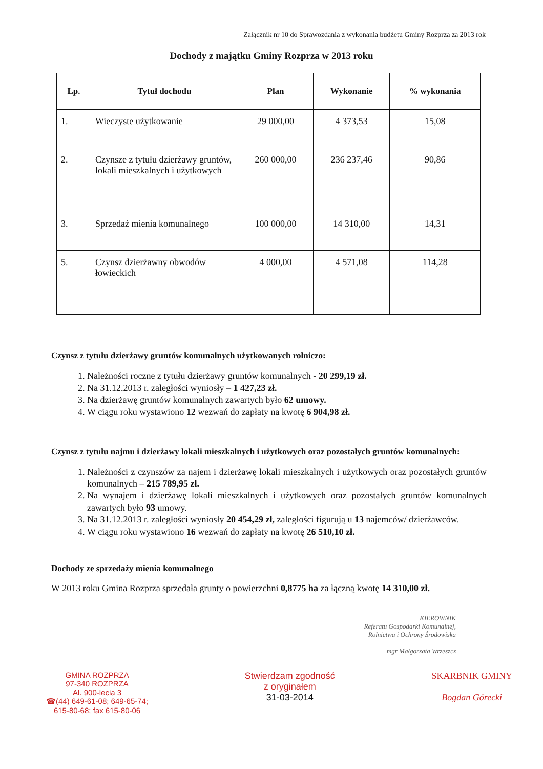Załącznik nr 10 do Sprawozdania z wykonania budżetu Gminy Rozprza za 2013 rok
Dochody z majątku Gminy Rozprza w 2013 roku
| Lp. | Tytuł dochodu | Plan | Wykonanie | % wykonania |
| --- | --- | --- | --- | --- |
| 1. | Wieczyste użytkowanie | 29 000,00 | 4 373,53 | 15,08 |
| 2. | Czynsze z tytułu dzierżawy gruntów, lokali mieszkalnych i użytkowych | 260 000,00 | 236 237,46 | 90,86 |
| 3. | Sprzedaż mienia komunalnego | 100 000,00 | 14 310,00 | 14,31 |
| 5. | Czynsz dzierżawny obwodów łowieckich | 4 000,00 | 4 571,08 | 114,28 |
Czynsz z tytułu dzierżawy gruntów komunalnych użytkowanych rolniczo:
1. Należności roczne z tytułu dzierżawy gruntów komunalnych - 20 299,19 zł.
2. Na 31.12.2013 r. zaległości wyniosły – 1 427,23 zł.
3. Na dzierżawę gruntów komunalnych zawartych było 62 umowy.
4. W ciągu roku wystawiono 12 wezwań do zapłaty na kwotę 6 904,98 zł.
Czynsz z tytułu najmu i dzierżawy lokali mieszkalnych i użytkowych oraz pozostałych gruntów komunalnych:
1. Należności z czynszów za najem i dzierżawę lokali mieszkalnych i użytkowych oraz pozostałych gruntów komunalnych – 215 789,95 zł.
2. Na wynajem i dzierżawę lokali mieszkalnych i użytkowych oraz pozostałych gruntów komunalnych zawartych było 93 umowy.
3. Na 31.12.2013 r. zaległości wyniosły 20 454,29 zł, zaległości figurują u 13 najemców/ dzierżawców.
4. W ciągu roku wystawiono 16 wezwań do zapłaty na kwotę 26 510,10 zł.
Dochody ze sprzedaży mienia komunalnego
W 2013 roku Gmina Rozprza sprzedała grunty o powierzchni 0,8775 ha za łączną kwotę 14 310,00 zł.
KIEROWNIK
Referatu Gospodarki Komunalnej,
Rolnictwa i Ochrony Środowiska
mgr Małgorzata Wrzeszcz
GMINA ROZPRZA
97-340 ROZPRZA
Al. 900-lecia 3
☎(44) 649-61-08; 649-65-74;
615-80-68; fax 615-80-06
Stwierdzam zgodność
z oryginałem
31-03-2014
SKARBNIK GMINY
Bogdan Górecki